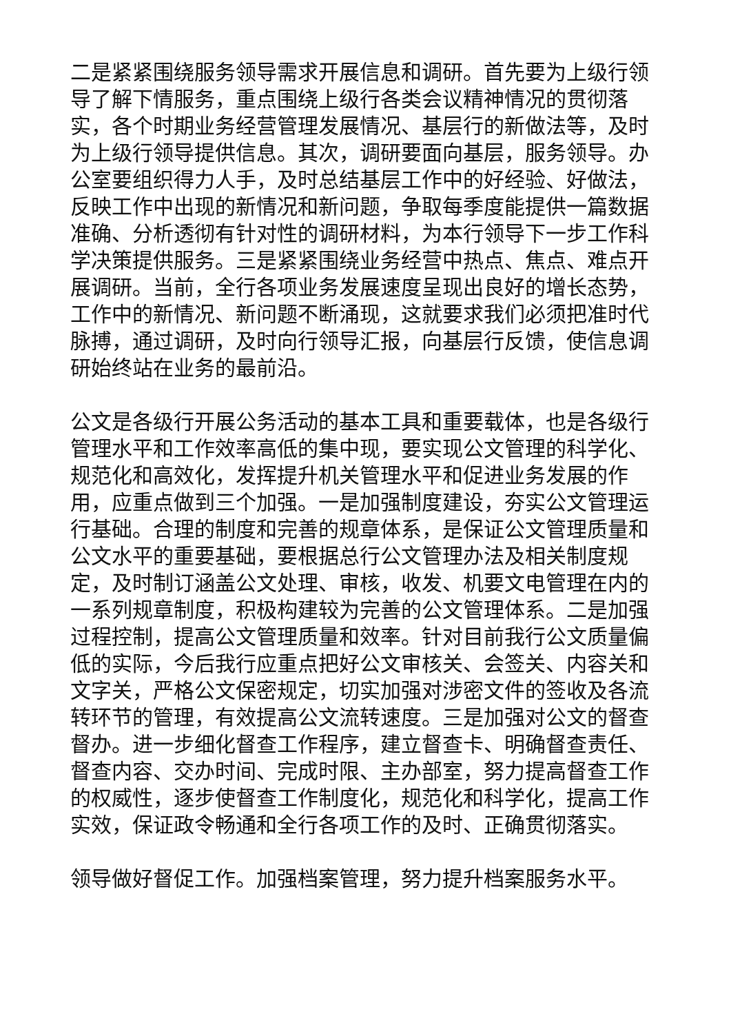二是紧紧围绕服务领导需求开展信息和调研。首先要为上级行领导了解下情服务，重点围绕上级行各类会议精神情况的贯彻落实，各个时期业务经营管理发展情况、基层行的新做法等，及时为上级行领导提供信息。其次，调研要面向基层，服务领导。办公室要组织得力人手，及时总结基层工作中的好经验、好做法，反映工作中出现的新情况和新问题，争取每季度能提供一篇数据准确、分析透彻有针对性的调研材料，为本行领导下一步工作科学决策提供服务。三是紧紧围绕业务经营中热点、焦点、难点开展调研。当前，全行各项业务发展速度呈现出良好的增长态势，工作中的新情况、新问题不断涌现，这就要求我们必须把准时代脉搏，通过调研，及时向行领导汇报，向基层行反馈，使信息调研始终站在业务的最前沿。
公文是各级行开展公务活动的基本工具和重要载体，也是各级行管理水平和工作效率高低的集中现，要实现公文管理的科学化、规范化和高效化，发挥提升机关管理水平和促进业务发展的作用，应重点做到三个加强。一是加强制度建设，夯实公文管理运行基础。合理的制度和完善的规章体系，是保证公文管理质量和公文水平的重要基础，要根据总行公文管理办法及相关制度规定，及时制订涵盖公文处理、审核，收发、机要文电管理在内的一系列规章制度，积极构建较为完善的公文管理体系。二是加强过程控制，提高公文管理质量和效率。针对目前我行公文质量偏低的实际，今后我行应重点把好公文审核关、会签关、内容关和文字关，严格公文保密规定，切实加强对涉密文件的签收及各流转环节的管理，有效提高公文流转速度。三是加强对公文的督查督办。进一步细化督查工作程序，建立督查卡、明确督查责任、督查内容、交办时间、完成时限、主办部室，努力提高督查工作的权威性，逐步使督查工作制度化，规范化和科学化，提高工作实效，保证政令畅通和全行各项工作的及时、正确贯彻落实。
领导做好督促工作。加强档案管理，努力提升档案服务水平。